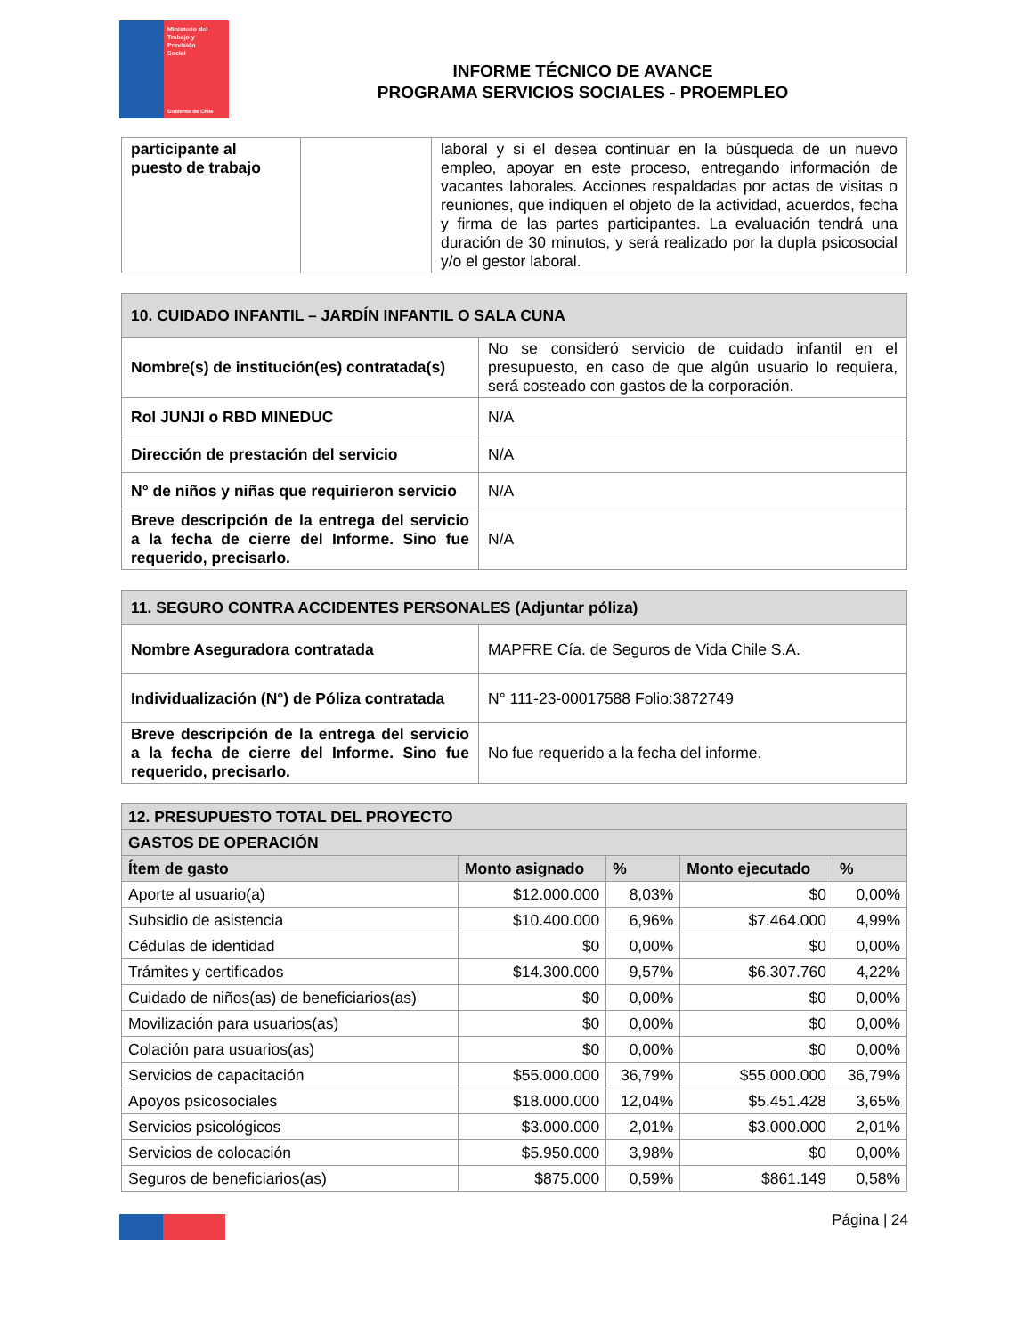Ministerio del
Trabajo y
Previsión
Social
Gobierno de Chile
INFORME TÉCNICO DE AVANCE
PROGRAMA SERVICIOS SOCIALES - PROEMPLEO
| participante al puesto de trabajo | | laboral y si el desea continuar en la búsqueda de un nuevo empleo, apoyar en este proceso, entregando información de vacantes laborales. Acciones respaldadas por actas de visitas o reuniones, que indiquen el objeto de la actividad, acuerdos, fecha y firma de las partes participantes. La evaluación tendrá una duración de 30 minutos, y será realizado por la dupla psicosocial y/o el gestor laboral. |
| 10. CUIDADO INFANTIL – JARDÍN INFANTIL O SALA CUNA | |
| --- | --- |
| Nombre(s) de institución(es) contratada(s) | No se consideró servicio de cuidado infantil en el presupuesto, en caso de que algún usuario lo requiera, será costeado con gastos de la corporación. |
| Rol JUNJI o RBD MINEDUC | N/A |
| Dirección de prestación del servicio | N/A |
| N° de niños y niñas que requirieron servicio | N/A |
| Breve descripción de la entrega del servicio a la fecha de cierre del Informe. Sino fue requerido, precisarlo. | N/A |
| 11. SEGURO CONTRA ACCIDENTES PERSONALES (Adjuntar póliza) | |
| --- | --- |
| Nombre Aseguradora contratada | MAPFRE Cía. de Seguros de Vida Chile S.A. |
| Individualización (N°) de Póliza contratada | N° 111-23-00017588 Folio:3872749 |
| Breve descripción de la entrega del servicio a la fecha de cierre del Informe. Sino fue requerido, precisarlo. | No fue requerido a la fecha del informe. |
| 12. PRESUPUESTO TOTAL DEL PROYECTO | | | | |
| --- | --- | --- | --- | --- |
| GASTOS DE OPERACIÓN | | | | |
| Ítem de gasto | Monto asignado | % | Monto ejecutado | % |
| Aporte al usuario(a) | $12.000.000 | 8,03% | $0 | 0,00% |
| Subsidio de asistencia | $10.400.000 | 6,96% | $7.464.000 | 4,99% |
| Cédulas de identidad | $0 | 0,00% | $0 | 0,00% |
| Trámites y certificados | $14.300.000 | 9,57% | $6.307.760 | 4,22% |
| Cuidado de niños(as) de beneficiarios(as) | $0 | 0,00% | $0 | 0,00% |
| Movilización para usuarios(as) | $0 | 0,00% | $0 | 0,00% |
| Colación para usuarios(as) | $0 | 0,00% | $0 | 0,00% |
| Servicios de capacitación | $55.000.000 | 36,79% | $55.000.000 | 36,79% |
| Apoyos psicosociales | $18.000.000 | 12,04% | $5.451.428 | 3,65% |
| Servicios psicológicos | $3.000.000 | 2,01% | $3.000.000 | 2,01% |
| Servicios de colocación | $5.950.000 | 3,98% | $0 | 0,00% |
| Seguros de beneficiarios(as) | $875.000 | 0,59% | $861.149 | 0,58% |
Página | 24